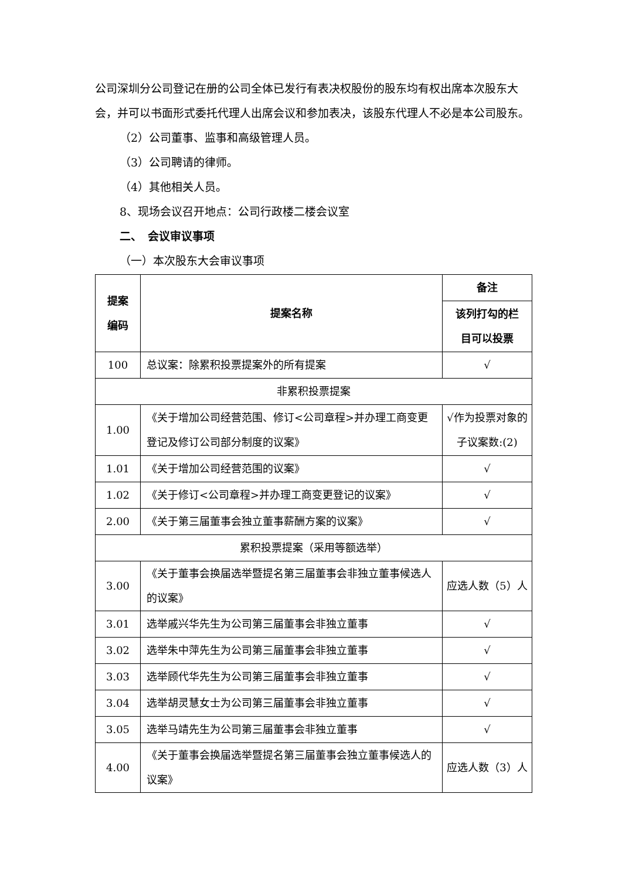公司深圳分公司登记在册的公司全体已发行有表决权股份的股东均有权出席本次股东大会，并可以书面形式委托代理人出席会议和参加表决，该股东代理人不必是本公司股东。
（2）公司董事、监事和高级管理人员。
（3）公司聘请的律师。
（4）其他相关人员。
8、现场会议召开地点：公司行政楼二楼会议室
二、　会议审议事项
（一）本次股东大会审议事项
| 提案 编码 | 提案名称 | 备注 |
| --- | --- | --- |
| | | 该列打勾的栏 目可以投票 |
| 100 | 总议案：除累积投票提案外的所有提案 | √ |
| 非累积投票提案 | | |
| 1.00 | 《关于增加公司经营范围、修订<公司章程>并办理工商变更登记及修订公司部分制度的议案》 | √作为投票对象的子议案数:(2) |
| 1.01 | 《关于增加公司经营范围的议案》 | √ |
| 1.02 | 《关于修订<公司章程>并办理工商变更登记的议案》 | √ |
| 2.00 | 《关于第三届董事会独立董事薪酬方案的议案》 | √ |
| 累积投票提案（采用等额选举） | | |
| 3.00 | 《关于董事会换届选举暨提名第三届董事会非独立董事候选人的议案》 | 应选人数（5）人 |
| 3.01 | 选举戚兴华先生为公司第三届董事会非独立董事 | √ |
| 3.02 | 选举朱中萍先生为公司第三届董事会非独立董事 | √ |
| 3.03 | 选举顾代华先生为公司第三届董事会非独立董事 | √ |
| 3.04 | 选举胡灵慧女士为公司第三届董事会非独立董事 | √ |
| 3.05 | 选举马靖先生为公司第三届董事会非独立董事 | √ |
| 4.00 | 《关于董事会换届选举暨提名第三届董事会独立董事候选人的议案》 | 应选人数（3）人 |